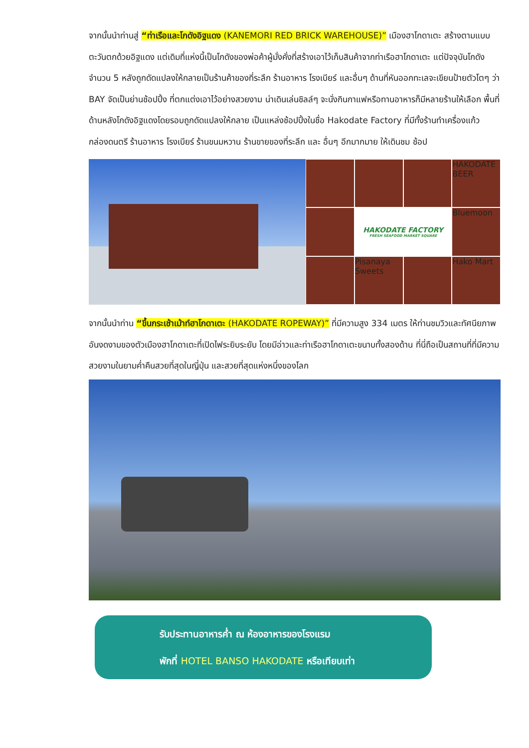จากนั้นนำท่านสู่ “ท่าเรือและโกดังอิฐแดง (KANEMORI RED BRICK WAREHOUSE)” เมืองฮาโกดาเตะ สร้างตามแบบตะวันตกด้วยอิฐแดง แต่เดิมที่แห่งนี้เป็นโกดังของพ่อค้าผู้มั่งคั่งที่สร้างเอาไว้เก็บสินค้าจากท่าเรือฮาโกดาเตะ แต่ปัจจุบันโกดังจำนวน 5 หลังถูกดัดแปลงให้กลายเป็นร้านค้าของที่ระลึก ร้านอาหาร โรงเบียร์ และอื่นๆ ด้านที่หันออกทะเลจะเขียนป้ายตัวโตๆ ว่า BAY จัดเป็นย่านช้อปปิ้ง ที่ตกแต่งเอาไว้อย่างสวยงาม น่าเดินเล่นชิลล์ๆ จะนั่งกินกาแฟหรือทานอาหารก็มีหลายร้านให้เลือก พื้นที่ด้านหลังโกดังอิฐแดงโดยรอบถูกดัดแปลงให้กลาย เป็นแหล่งช้อปปิ้งในชื่อ Hakodate Factory ที่มีทั้งร้านทำเครื่องแก้ว กล่องดนตรี ร้านอาหาร โรงเบียร์ ร้านขนมหวาน ร้านขายของที่ระลึก และ อื่นๆ อีกมากมาย ให้เดินชม ช้อป
HAKODATE BEER
HAKODATE FACTORY
FRESH SEAFOOD MARKET SQUARE
Bluemoon
Pisanaya Sweets
Hako Mart
จากนั้นนำท่าน “ขึ้นกระเช้าเม้าท์ฮาโกดาเตะ (HAKODATE ROPEWAY)” ที่มีความสูง 334 เมตร ให้ท่านชมวิวและทัศนียภาพอันงดงามของตัวเมืองฮาโกดาเตะที่เปิดไฟระยิบระยับ โดยมีอ่าวและท่าเรือฮาโกดาเตะขนาบทั้งสองด้าน ที่นี่ถือเป็นสถานที่ที่มีความสวยงามในยามค่ำคืนสวยที่สุดในญี่ปุ่น และสวยที่สุดแห่งหนึ่งของโลก
รับประทานอาหารค่ำ ณ ห้องอาหารของโรงแรม
พักที่ HOTEL BANSO HAKODATE หรือเทียบเท่า